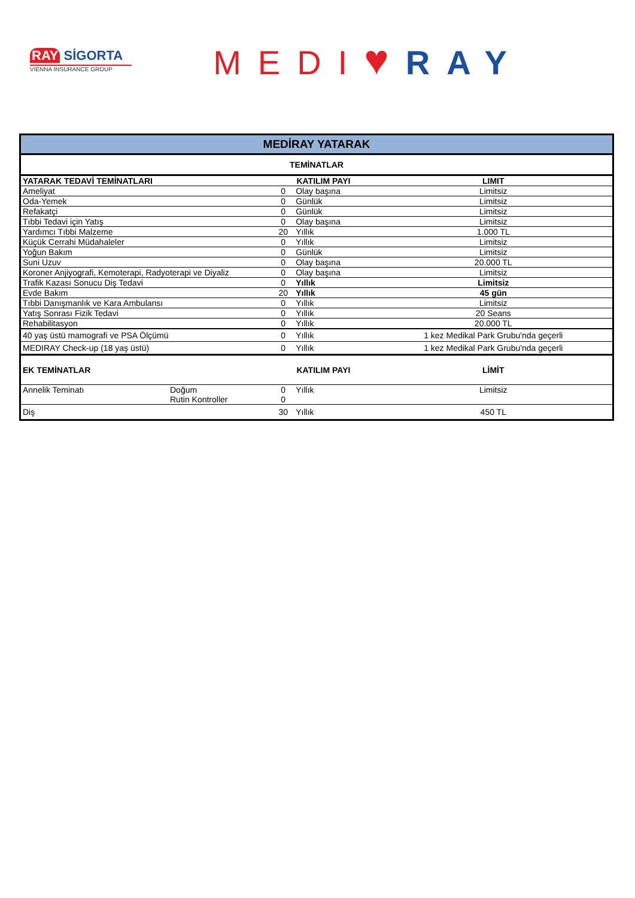RAY SİGORTA
VIENNA INSURANCE GROUP
MEDI♥RAY
| MEDİRAY YATARAK | | | | |
| TEMİNATLAR | | | | |
| YATARAK TEDAVİ TEMİNATLARI | | KATILIM PAYI | | LIMIT |
| Ameliyat | | 0 | Olay başına | Limitsiz |
| Oda-Yemek | | 0 | Günlük | Limitsiz |
| Refakatçi | | 0 | Günlük | Limitsiz |
| Tıbbi Tedavi için Yatış | | 0 | Olay başına | Limitsiz |
| Yardımcı Tıbbi Malzeme | | 20 | Yıllık | 1.000 TL |
| Küçük Cerrahi Müdahaleler | | 0 | Yıllık | Limitsiz |
| Yoğun Bakım | | 0 | Günlük | Limitsiz |
| Suni Uzuv | | 0 | Olay başına | 20.000 TL |
| Koroner Anjiyografi, Kemoterapi, Radyoterapi ve Diyaliz | | 0 | Olay başına | Limitsiz |
| Trafik Kazası Sonucu Diş Tedavi | | 0 | Yıllık | Limitsiz |
| Evde Bakım | | 20 | Yıllık | 45 gün |
| Tıbbi Danışmanlık ve Kara Ambulansı | | 0 | Yıllık | Limitsiz |
| Yatış Sonrası Fizik Tedavi | | 0 | Yıllık | 20 Seans |
| Rehabilitasyon | | 0 | Yıllık | 20.000 TL |
| 40 yaş üstü mamografi ve PSA Ölçümü | | 0 | Yıllık | 1 kez Medikal Park Grubu'nda geçerli |
| MEDIRAY Check-up (18 yaş üstü) | | 0 | Yıllık | 1 kez Medikal Park Grubu'nda geçerli |
| EK TEMİNATLAR | | KATILIM PAYI | | LİMİT |
| Annelik Teminatı | Doğum | 0 | Yıllık | Limitsiz |
| | Rutin Kontroller | 0 | | |
| Diş | | 30 | Yıllık | 450 TL |